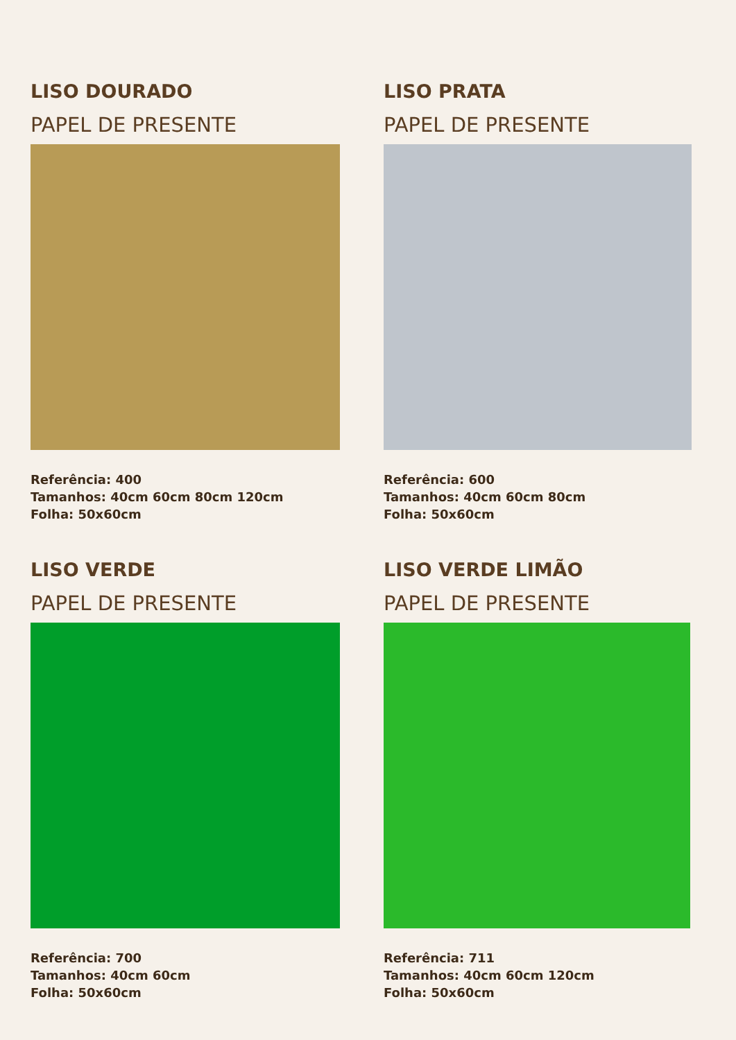LISO DOURADO
PAPEL DE PRESENTE
Referência: 400
Tamanhos: 40cm 60cm 80cm 120cm
Folha: 50x60cm
LISO PRATA
PAPEL DE PRESENTE
Referência: 600
Tamanhos: 40cm 60cm 80cm
Folha: 50x60cm
LISO VERDE
PAPEL DE PRESENTE
Referência: 700
Tamanhos: 40cm 60cm
Folha: 50x60cm
LISO VERDE LIMÃO
PAPEL DE PRESENTE
Referência: 711
Tamanhos: 40cm 60cm 120cm
Folha: 50x60cm